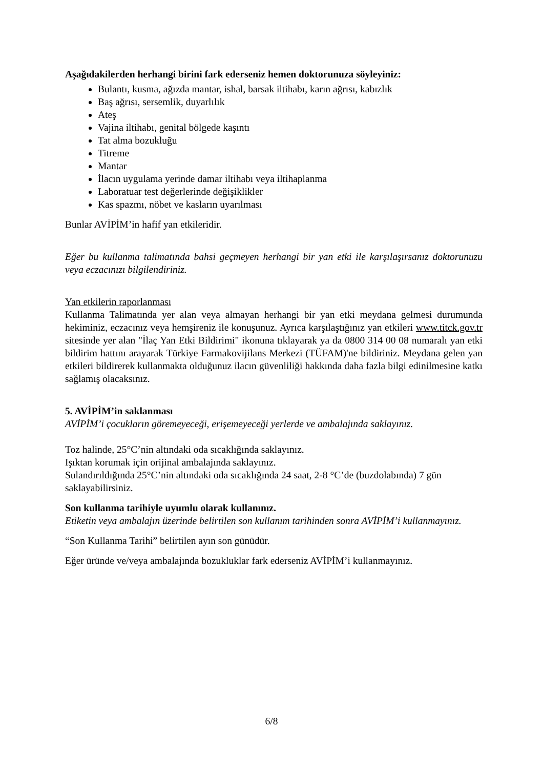Aşağıdakilerden herhangi birini fark ederseniz hemen doktorunuza söyleyiniz:
Bulantı, kusma, ağızda mantar, ishal, barsak iltihabı, karın ağrısı, kabızlık
Baş ağrısı, sersemlik, duyarlılık
Ateş
Vajina iltihabı, genital bölgede kaşıntı
Tat alma bozukluğu
Titreme
Mantar
İlacın uygulama yerinde damar iltihabı veya iltihaplanma
Laboratuar test değerlerinde değişiklikler
Kas spazmı, nöbet ve kasların uyarılması
Bunlar AVİPİM’in hafif yan etkileridir.
Eğer bu kullanma talimatında bahsi geçmeyen herhangi bir yan etki ile karşılaşırsanız doktorunuzu veya eczacınızı bilgilendiriniz.
Yan etkilerin raporlanması
Kullanma Talimatında yer alan veya almayan herhangi bir yan etki meydana gelmesi durumunda hekiminiz, eczacınız veya hemşireniz ile konuşunuz. Ayrıca karşılaştığınız yan etkileri www.titck.gov.tr sitesinde yer alan "İlaç Yan Etki Bildirimi" ikonuna tıklayarak ya da 0800 314 00 08 numaralı yan etki bildirim hattını arayarak Türkiye Farmakovijilans Merkezi (TÜFAM)'ne bildiriniz. Meydana gelen yan etkileri bildirerek kullanmakta olduğunuz ilacın güvenliliği hakkında daha fazla bilgi edinilmesine katkı sağlamış olacaksınız.
5. AVİPİM’in saklanması
AVİPİM’i çocukların göremeyeceği, erişemeyeceği yerlerde ve ambalajında saklayınız.
Toz halinde, 25°C’nin altındaki oda sıcaklığında saklayınız.
Işıktan korumak için orijinal ambalajında saklayınız.
Sulandırıldığında 25°C’nin altındaki oda sıcaklığında 24 saat, 2-8 °C’de (buzdolabında) 7 gün saklayabilirsiniz.
Son kullanma tarihiyle uyumlu olarak kullanınız.
Etiketin veya ambalajın üzerinde belirtilen son kullanım tarihinden sonra AVİPİM’i kullanmayınız.
“Son Kullanma Tarihi” belirtilen ayın son günüdür.
Eğer üründe ve/veya ambalajında bozukluklar fark ederseniz AVİPİM’i kullanmayınız.
6/8